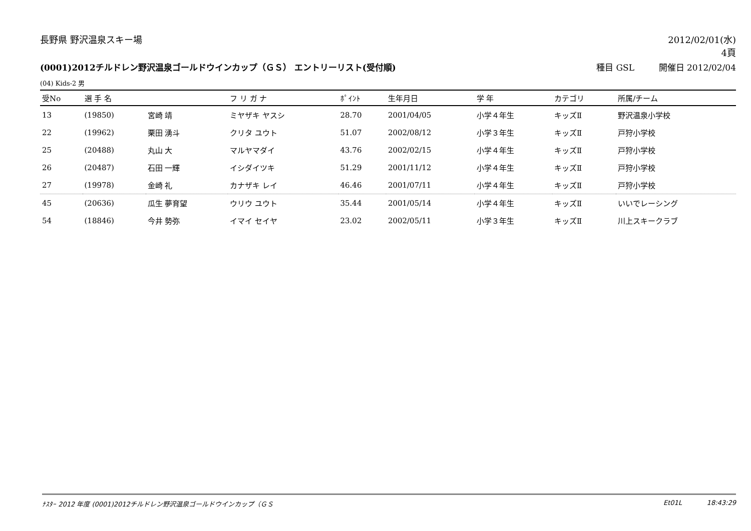長野県 野沢温泉スキー場 2012/02/01(水)
4頁
(0001)2012チルドレン野沢温泉ゴールドウインカップ（ＧＳ） エントリーリスト(受付順) 種目 GSL 開催日 2012/02/04
(04) Kids-2 男
| 受No | 選 手 名 | | フ リ ガ ナ | ﾎﾟｲﾝﾄ | 生年月日 | 学 年 | カテゴリ | 所属/チーム |
| --- | --- | --- | --- | --- | --- | --- | --- | --- |
| 13 | (19850) | 宮崎 靖 | ミヤザキ ヤスシ | 28.70 | 2001/04/05 | 小学４年生 | キッズⅡ | 野沢温泉小学校 |
| 22 | (19962) | 栗田 湧斗 | クリタ ユウト | 51.07 | 2002/08/12 | 小学３年生 | キッズⅡ | 戸狩小学校 |
| 25 | (20488) | 丸山 大 | マルヤマダイ | 43.76 | 2002/02/15 | 小学４年生 | キッズⅡ | 戸狩小学校 |
| 26 | (20487) | 石田 一輝 | イシダイツキ | 51.29 | 2001/11/12 | 小学４年生 | キッズⅡ | 戸狩小学校 |
| 27 | (19978) | 金崎 礼 | カナザキ レイ | 46.46 | 2001/07/11 | 小学４年生 | キッズⅡ | 戸狩小学校 |
| 45 | (20636) | 瓜生 夢育望 | ウリウ ユウト | 35.44 | 2001/05/14 | 小学４年生 | キッズⅡ | いいでレーシング |
| 54 | (18846) | 今井 勢弥 | イマイ セイヤ | 23.02 | 2002/05/11 | 小学３年生 | キッズⅡ | 川上スキークラブ |
ﾅｽﾀｰ 2012 年度 (0001)2012チルドレン野沢温泉ゴールドウインカップ（ＧＳ Et01L 18:43:29